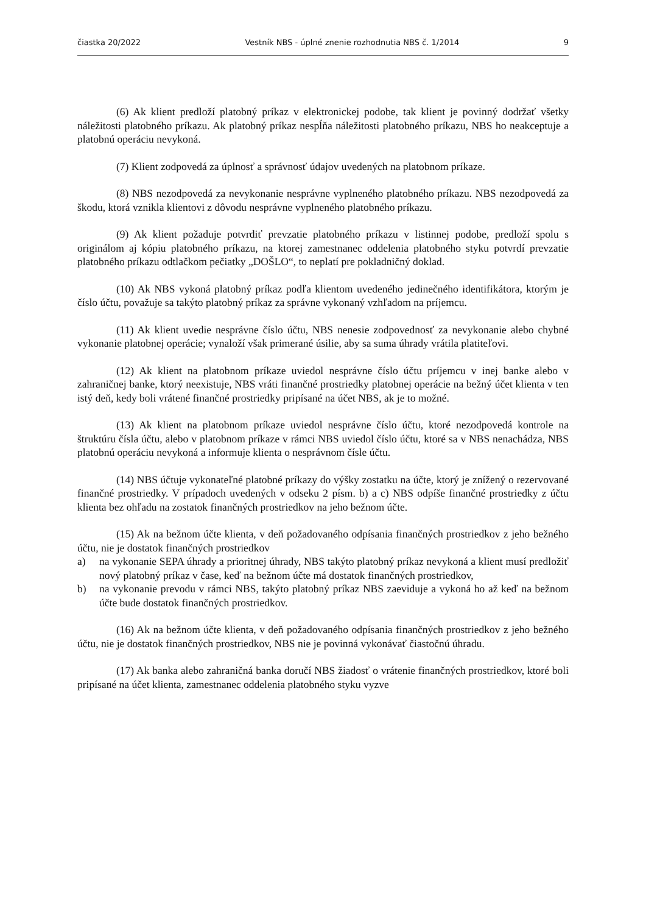čiastka 20/2022 Vestník NBS - úplné znenie rozhodnutia NBS č. 1/2014 9
(6) Ak klient predloží platobný príkaz v elektronickej podobe, tak klient je povinný dodržať všetky náležitosti platobného príkazu. Ak platobný príkaz nespĺňa náležitosti platobného príkazu, NBS ho neakceptuje a platobnú operáciu nevykoná.
(7) Klient zodpovedá za úplnosť a správnosť údajov uvedených na platobnom príkaze.
(8) NBS nezodpovedá za nevykonanie nesprávne vyplneného platobného príkazu. NBS nezodpovedá za škodu, ktorá vznikla klientovi z dôvodu nesprávne vyplneného platobného príkazu.
(9) Ak klient požaduje potvrdiť prevzatie platobného príkazu v listinnej podobe, predloží spolu s originálom aj kópiu platobného príkazu, na ktorej zamestnanec oddelenia platobného styku potvrdí prevzatie platobného príkazu odtlačkom pečiatky „DOŠLO“, to neplatí pre pokladničný doklad.
(10) Ak NBS vykoná platobný príkaz podľa klientom uvedeného jedinečného identifikátora, ktorým je číslo účtu, považuje sa takýto platobný príkaz za správne vykonaný vzhľadom na príjemcu.
(11) Ak klient uvedie nesprávne číslo účtu, NBS nenesie zodpovednosť za nevykonanie alebo chybné vykonanie platobnej operácie; vynaloží však primerané úsilie, aby sa suma úhrady vrátila platiteľovi.
(12) Ak klient na platobnom príkaze uviedol nesprávne číslo účtu príjemcu v inej banke alebo v zahraničnej banke, ktorý neexistuje, NBS vráti finančné prostriedky platobnej operácie na bežný účet klienta v ten istý deň, kedy boli vrátené finančné prostriedky pripísané na účet NBS, ak je to možné.
(13) Ak klient na platobnom príkaze uviedol nesprávne číslo účtu, ktoré nezodpovedá kontrole na štruktúru čísla účtu, alebo v platobnom príkaze v rámci NBS uviedol číslo účtu, ktoré sa v NBS nenachádza, NBS platobnú operáciu nevykoná a informuje klienta o nesprávnom čísle účtu.
(14) NBS účtuje vykonateľné platobné príkazy do výšky zostatku na účte, ktorý je znížený o rezervované finančné prostriedky. V prípadoch uvedených v odseku 2 písm. b) a c) NBS odpíše finančné prostriedky z účtu klienta bez ohľadu na zostatok finančných prostriedkov na jeho bežnom účte.
(15) Ak na bežnom účte klienta, v deň požadovaného odpísania finančných prostriedkov z jeho bežného účtu, nie je dostatok finančných prostriedkov
a) na vykonanie SEPA úhrady a prioritnej úhrady, NBS takýto platobný príkaz nevykoná a klient musí predložiť nový platobný príkaz v čase, keď na bežnom účte má dostatok finančných prostriedkov,
b) na vykonanie prevodu v rámci NBS, takýto platobný príkaz NBS zaeviduje a vykoná ho až keď na bežnom účte bude dostatok finančných prostriedkov.
(16) Ak na bežnom účte klienta, v deň požadovaného odpísania finančných prostriedkov z jeho bežného účtu, nie je dostatok finančných prostriedkov, NBS nie je povinná vykonávať čiastočnú úhradu.
(17) Ak banka alebo zahraničná banka doručí NBS žiadosť o vrátenie finančných prostriedkov, ktoré boli pripísané na účet klienta, zamestnanec oddelenia platobného styku vyzve